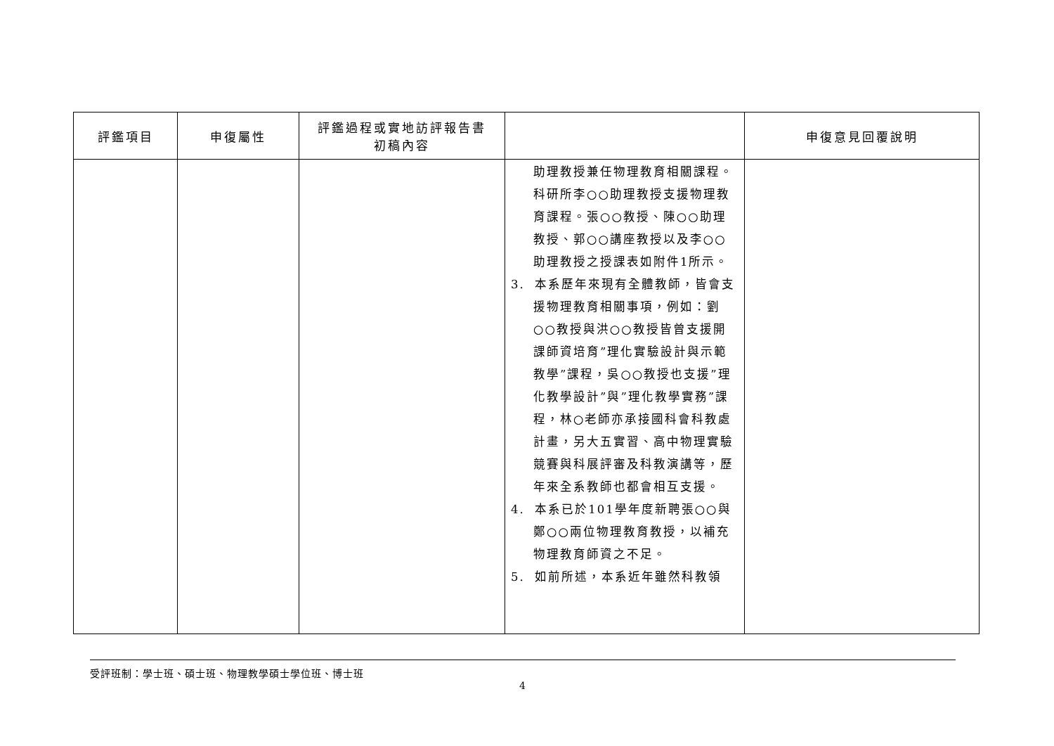| 評鑑項目 | 申復屬性 | 評鑑過程或實地訪評報告書 初稿內容 | | 申復意見回覆說明 |
| --- | --- | --- | --- | --- |
| | | | 助理教授兼任物理教育相關課程。科研所李○○助理教授支援物理教育課程。張○○教授、陳○○助理教授、郭○○講座教授以及李○○助理教授之授課表如附件1所示。 3. 本系歷年來現有全體教師，皆會支援物理教育相關事項，例如：劉○○教授與洪○○教授皆曾支援開課師資培育”理化實驗設計與示範教學”課程，吳○○教授也支援”理化教學設計”與”理化教學實務”課程，林○老師亦承接國科會科教處計畫，另大五實習、高中物理實驗競賽與科展評審及科教演講等，歷年來全系教師也都會相互支援。 4. 本系已於101學年度新聘張○○與鄭○○兩位物理教育教授，以補充物理教育師資之不足。 5. 如前所述，本系近年雖然科教領 | |
受評班制：學士班、碩士班、物理教學碩士學位班、博士班
4